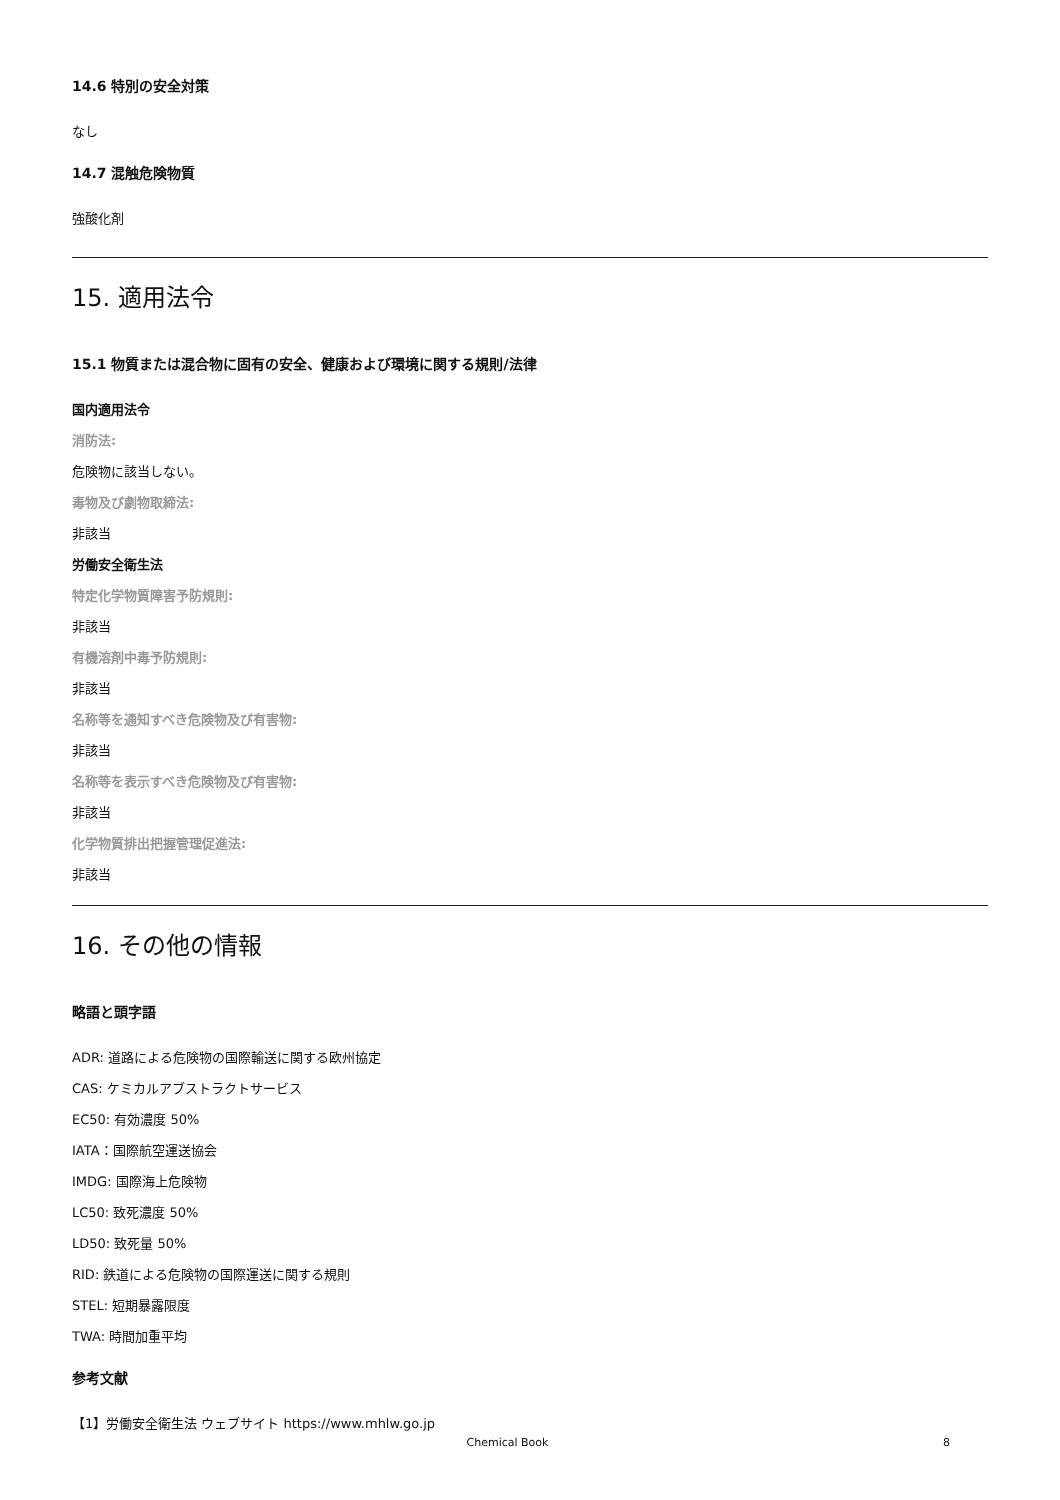14.6 特別の安全対策
なし
14.7 混触危険物質
強酸化剤
15. 適用法令
15.1 物質または混合物に固有の安全、健康および環境に関する規則/法律
国内適用法令
消防法:
危険物に該当しない。
毒物及び劇物取締法:
非該当
労働安全衛生法
特定化学物質障害予防規則:
非該当
有機溶剤中毒予防規則:
非該当
名称等を通知すべき危険物及び有害物:
非該当
名称等を表示すべき危険物及び有害物:
非該当
化学物質排出把握管理促進法:
非該当
16. その他の情報
略語と頭字語
ADR: 道路による危険物の国際輸送に関する欧州協定
CAS: ケミカルアブストラクトサービス
EC50: 有効濃度 50%
IATA：国際航空運送協会
IMDG: 国際海上危険物
LC50: 致死濃度 50%
LD50: 致死量 50%
RID: 鉄道による危険物の国際運送に関する規則
STEL: 短期暴露限度
TWA: 時間加重平均
参考文献
【1】労働安全衛生法 ウェブサイト https://www.mhlw.go.jp
Chemical Book 8